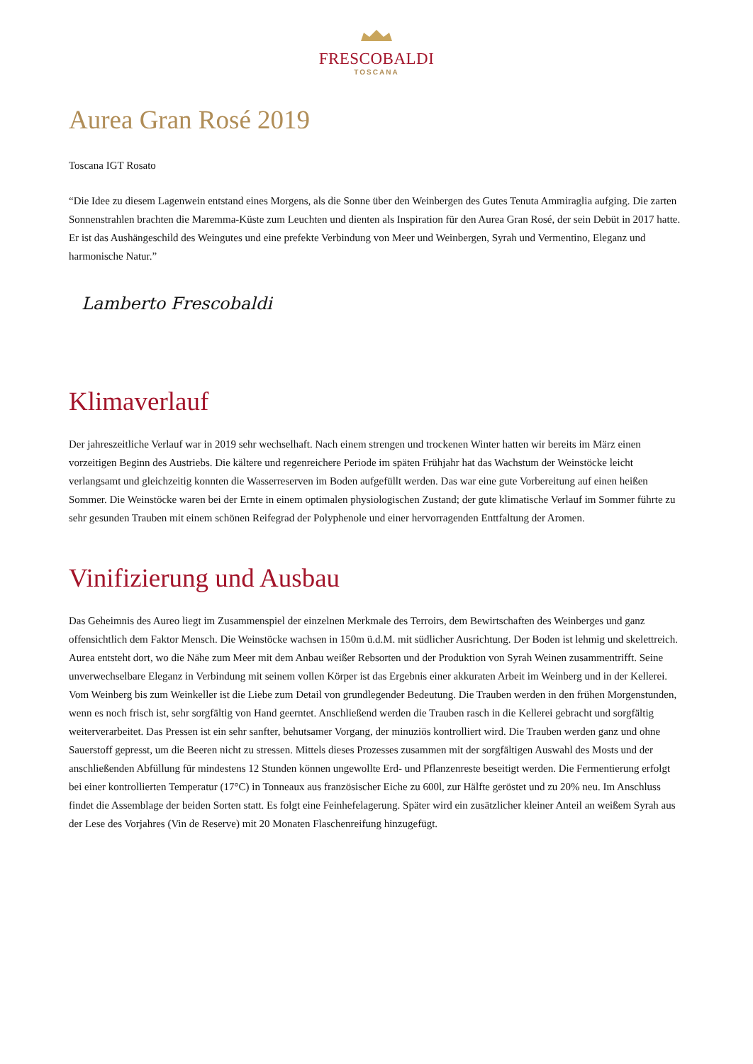FRESCOBALDI
TOSCANA
Aurea Gran Rosé 2019
Toscana IGT Rosato
“Die Idee zu diesem Lagenwein entstand eines Morgens, als die Sonne über den Weinbergen des Gutes Tenuta Ammiraglia aufging. Die zarten Sonnenstrahlen brachten die Maremma-Küste zum Leuchten und dienten als Inspiration für den Aurea Gran Rosé, der sein Debüt in 2017 hatte. Er ist das Aushängeschild des Weingutes und eine prefekte Verbindung von Meer und Weinbergen, Syrah und Vermentino, Eleganz und harmonische Natur.”
Lamberto Frescobaldi
Klimaverlauf
Der jahreszeitliche Verlauf war in 2019 sehr wechselhaft. Nach einem strengen und trockenen Winter hatten wir bereits im März einen vorzeitigen Beginn des Austriebs. Die kältere und regenreichere Periode im späten Frühjahr hat das Wachstum der Weinstöcke leicht verlangsamt und gleichzeitig konnten die Wasserreserven im Boden aufgefüllt werden. Das war eine gute Vorbereitung auf einen heißen Sommer. Die Weinstöcke waren bei der Ernte in einem optimalen physiologischen Zustand; der gute klimatische Verlauf im Sommer führte zu sehr gesunden Trauben mit einem schönen Reifegrad der Polyphenole und einer hervorragenden Enttfaltung der Aromen.
Vinifizierung und Ausbau
Das Geheimnis des Aureo liegt im Zusammenspiel der einzelnen Merkmale des Terroirs, dem Bewirtschaften des Weinberges und ganz offensichtlich dem Faktor Mensch. Die Weinstöcke wachsen in 150m ü.d.M. mit südlicher Ausrichtung. Der Boden ist lehmig und skelettreich. Aurea entsteht dort, wo die Nähe zum Meer mit dem Anbau weißer Rebsorten und der Produktion von Syrah Weinen zusammentrifft. Seine unverwechselbare Eleganz in Verbindung mit seinem vollen Körper ist das Ergebnis einer akkuraten Arbeit im Weinberg und in der Kellerei. Vom Weinberg bis zum Weinkeller ist die Liebe zum Detail von grundlegender Bedeutung. Die Trauben werden in den frühen Morgenstunden, wenn es noch frisch ist, sehr sorgfältig von Hand geerntet. Anschließend werden die Trauben rasch in die Kellerei gebracht und sorgfältig weiterverarbeitet. Das Pressen ist ein sehr sanfter, behutsamer Vorgang, der minuziös kontrolliert wird. Die Trauben werden ganz und ohne Sauerstoff gepresst, um die Beeren nicht zu stressen. Mittels dieses Prozesses zusammen mit der sorgfältigen Auswahl des Mosts und der anschließenden Abfüllung für mindestens 12 Stunden können ungewollte Erd- und Pflanzenreste beseitigt werden. Die Fermentierung erfolgt bei einer kontrollierten Temperatur (17°C) in Tonneaux aus französischer Eiche zu 600l, zur Hälfte geröstet und zu 20% neu. Im Anschluss findet die Assemblage der beiden Sorten statt. Es folgt eine Feinhefelagerung. Später wird ein zusätzlicher kleiner Anteil an weißem Syrah aus der Lese des Vorjahres (Vin de Reserve) mit 20 Monaten Flaschenreifung hinzugefügt.